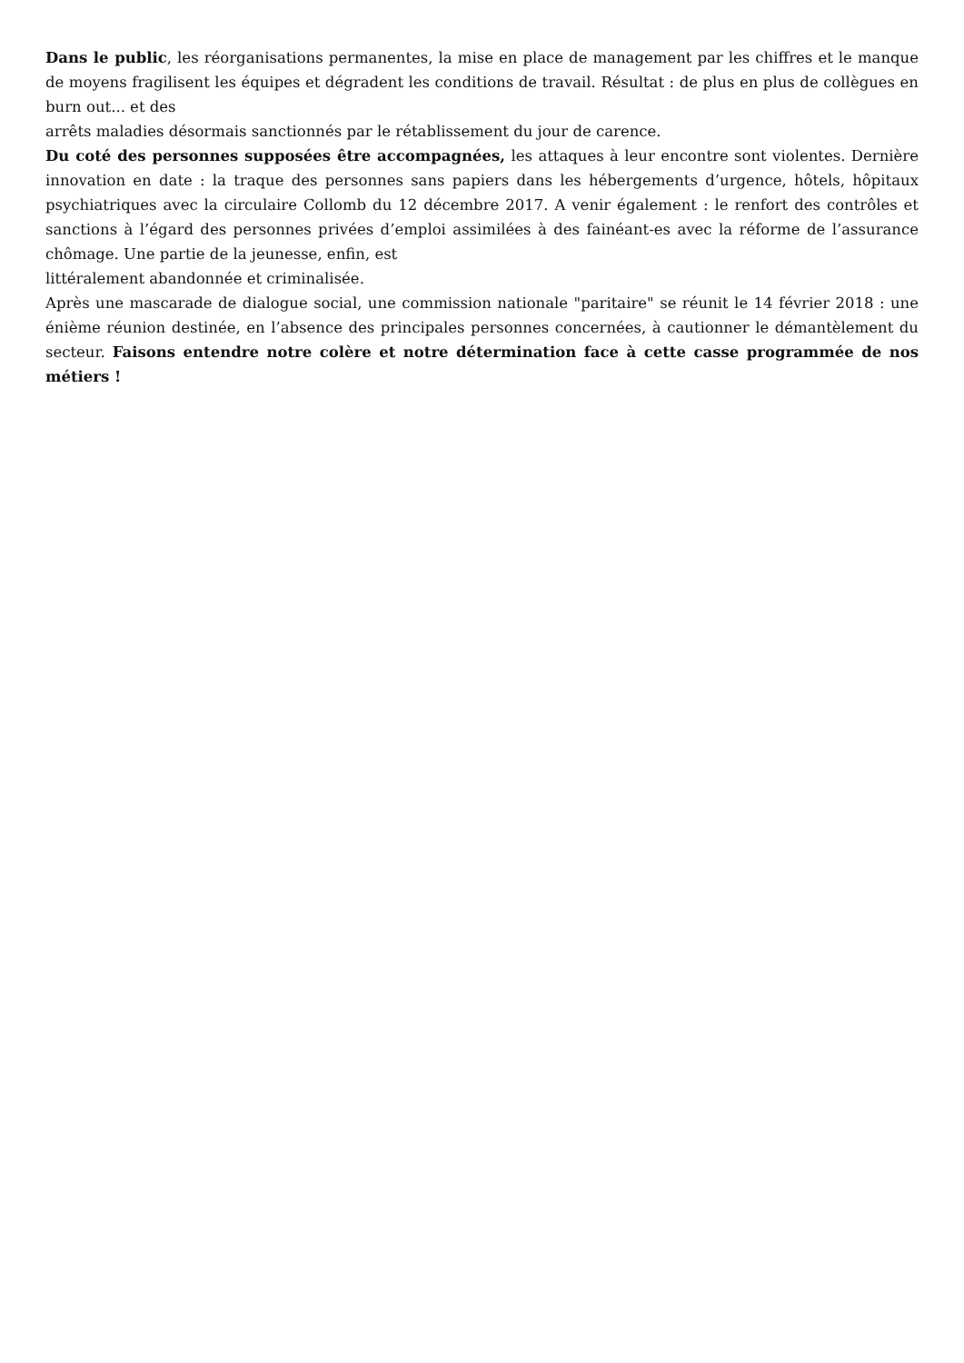Dans le public, les réorganisations permanentes, la mise en place de management par les chiffres et le manque de moyens fragilisent les équipes et dégradent les conditions de travail. Résultat : de plus en plus de collègues en burn out... et des
arrêts maladies désormais sanctionnés par le rétablissement du jour de carence.
Du coté des personnes supposées être accompagnées, les attaques à leur encontre sont violentes. Dernière innovation en date : la traque des personnes sans papiers dans les hébergements d’urgence, hôtels, hôpitaux psychiatriques avec la circulaire Collomb du 12 décembre 2017. A venir également : le renfort des contrôles et sanctions à l’égard des personnes privées d’emploi assimilées à des fainéant-es avec la réforme de l’assurance chômage. Une partie de la jeunesse, enfin, est
littéralement abandonnée et criminalisée.
Après une mascarade de dialogue social, une commission nationale "paritaire" se réunit le 14 février 2018 : une énième réunion destinée, en l’absence des principales personnes concernées, à cautionner le démantèlement du secteur. Faisons entendre notre colère et notre détermination face à cette casse programmée de nos métiers !